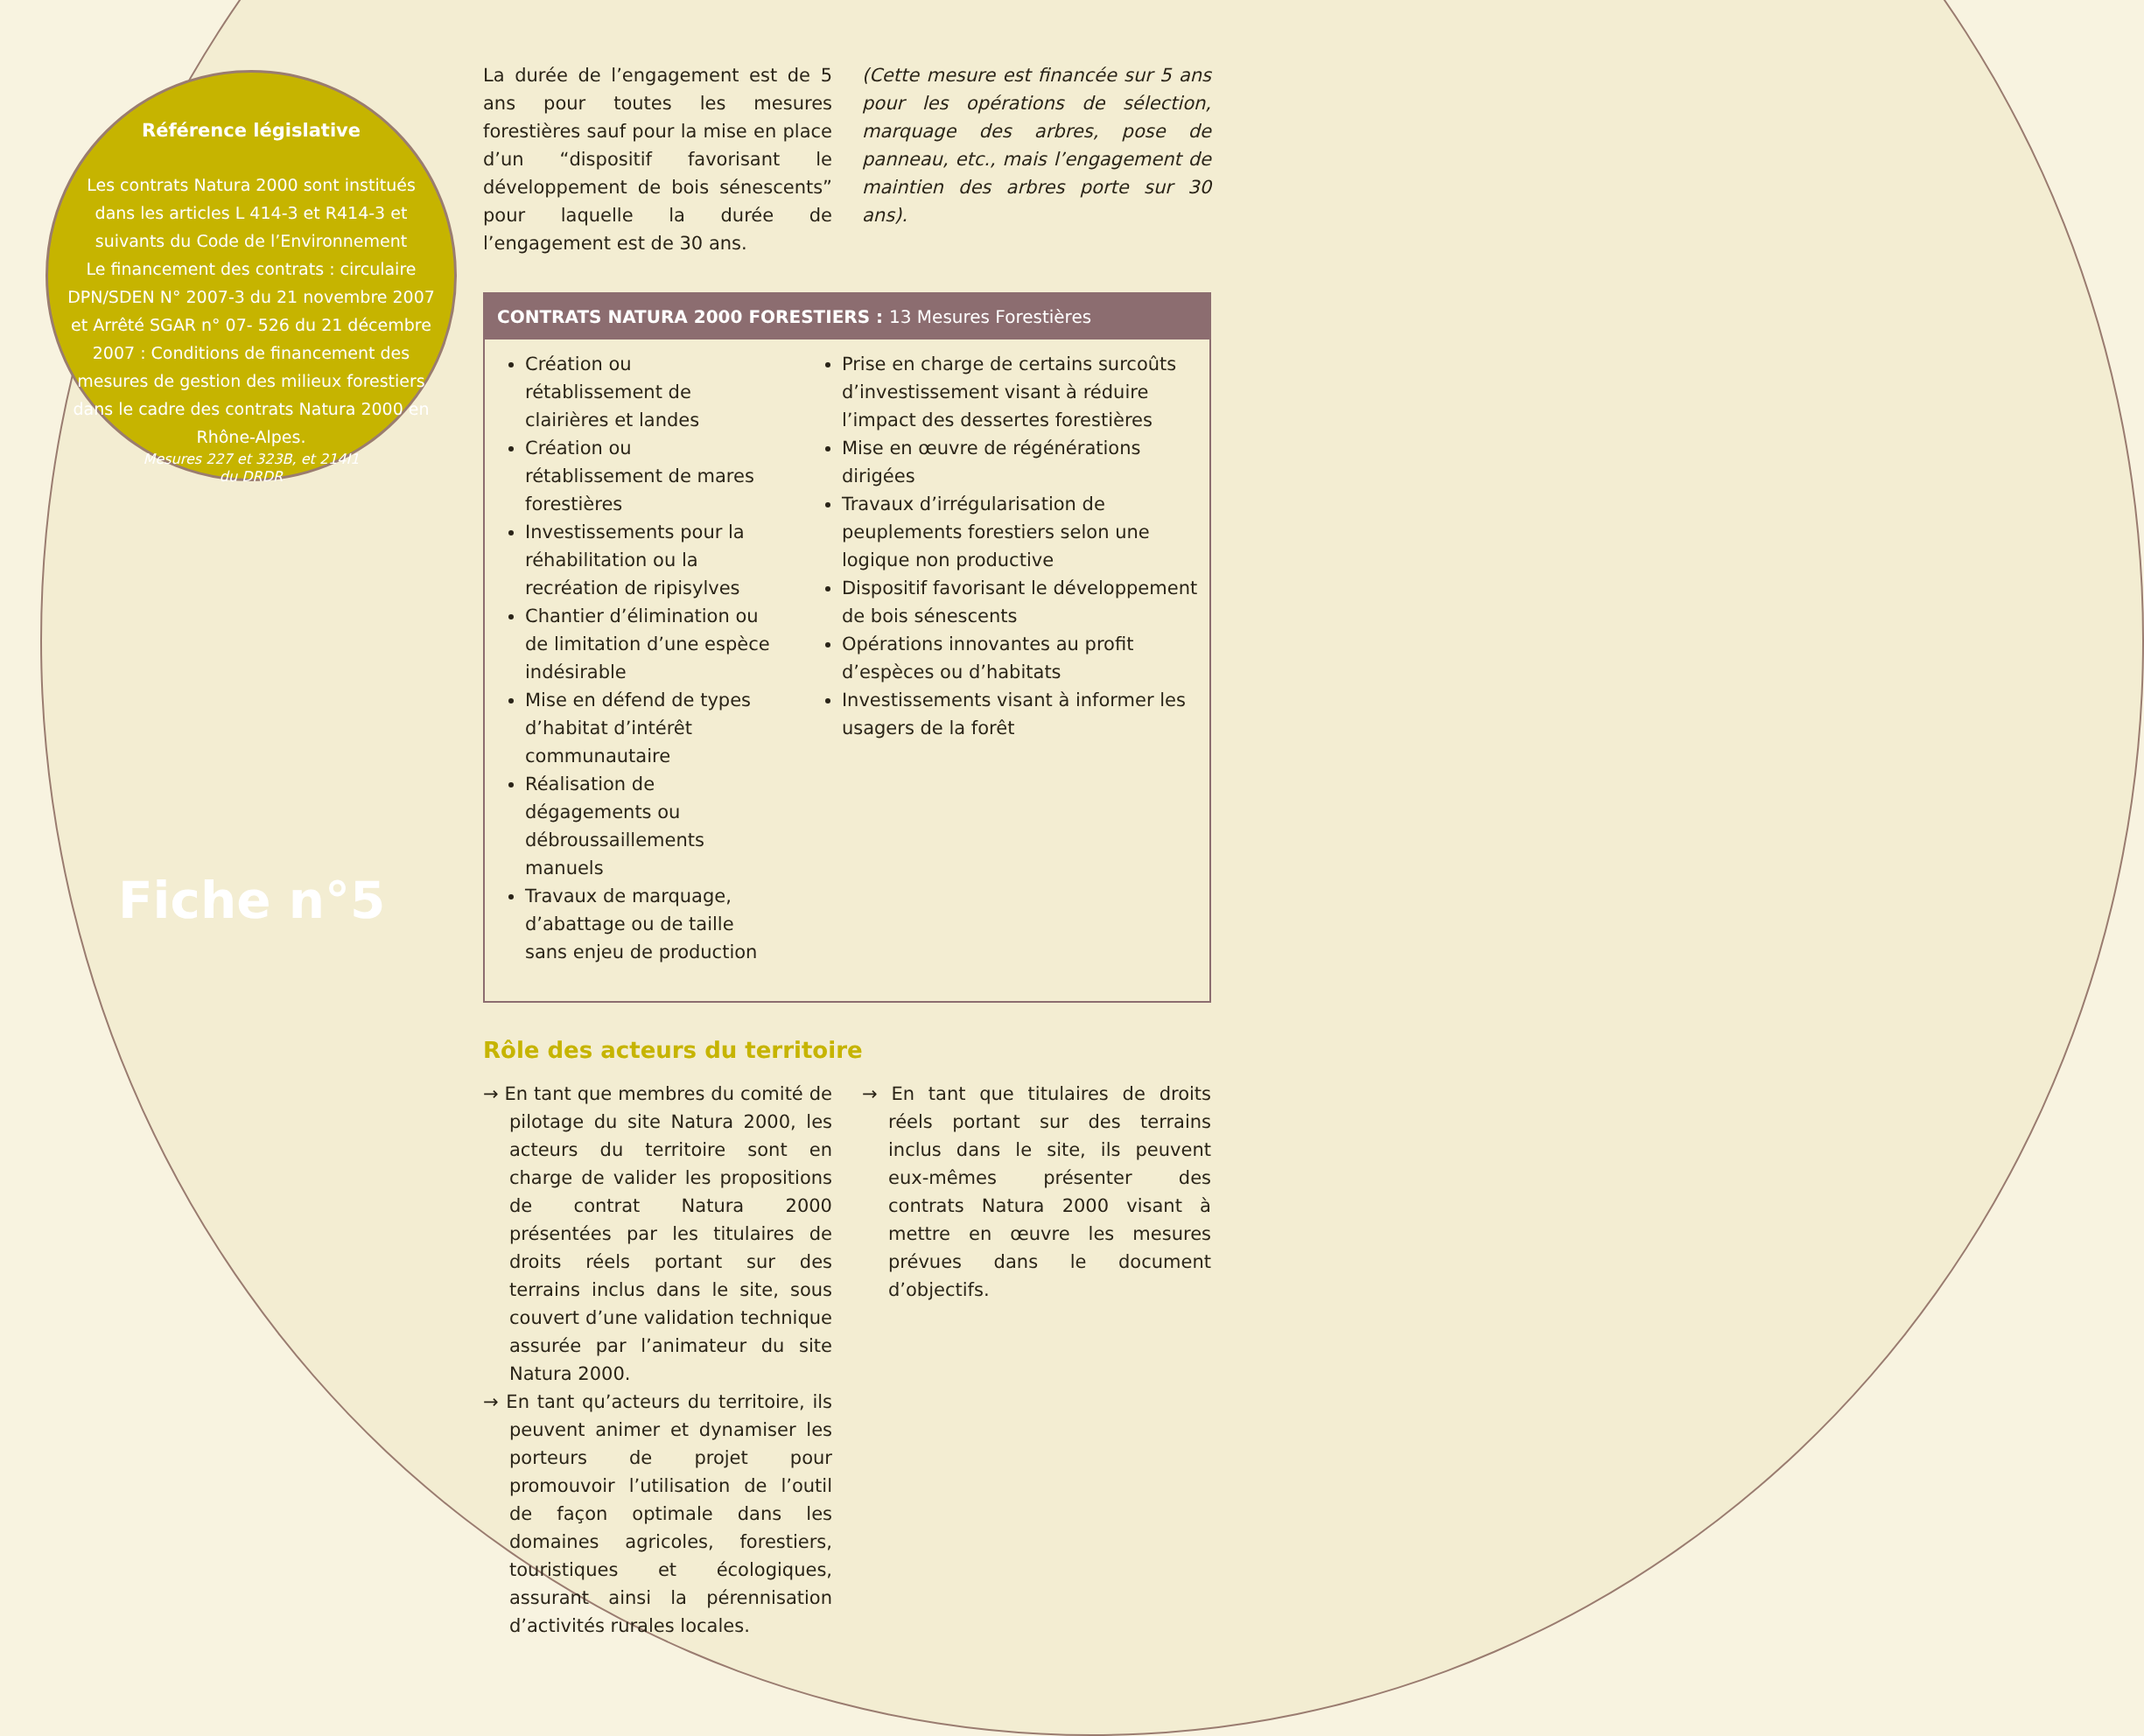Référence législative
Les contrats Natura 2000 sont institués dans les articles L 414-3 et R414-3 et suivants du Code de l’Environnement
Le financement des contrats : circulaire DPN/SDEN N° 2007-3 du 21 novembre 2007 et Arrêté SGAR n° 07- 526 du 21 décembre 2007 : Conditions de financement des mesures de gestion des milieux forestiers dans le cadre des contrats Natura 2000 en Rhône-Alpes.
Mesures 227 et 323B, et 214I1
du DRDR
Fiche n°5
La durée de l’engagement est de 5 ans pour toutes les mesures forestières sauf pour la mise en place d’un “dispositif favorisant le développement de bois sénescents” pour laquelle la durée de l’engagement est de 30 ans.
(Cette mesure est financée sur 5 ans pour les opérations de sélection, marquage des arbres, pose de panneau, etc., mais l’engagement de maintien des arbres porte sur 30 ans).
CONTRATS NATURA 2000 FORESTIERS : 13 Mesures Forestières
Création ou rétablissement de clairières et landes
Création ou rétablissement de mares forestières
Investissements pour la réhabilitation ou la recréation de ripisylves
Chantier d’élimination ou de limitation d’une espèce indésirable
Mise en défend de types d’habitat d’intérêt communautaire
Réalisation de dégagements ou débroussaillements manuels
Travaux de marquage, d’abattage ou de taille sans enjeu de production
Prise en charge de certains surcoûts d’investissement visant à réduire l’impact des dessertes forestières
Mise en œuvre de régénérations dirigées
Travaux d’irrégularisation de peuplements forestiers selon une logique non productive
Dispositif favorisant le développement de bois sénescents
Opérations innovantes au profit d’espèces ou d’habitats
Investissements visant à informer les usagers de la forêt
Rôle des acteurs du territoire
→ En tant que membres du comité de pilotage du site Natura 2000, les acteurs du territoire sont en charge de valider les propositions de contrat Natura 2000 présentées par les titulaires de droits réels portant sur des terrains inclus dans le site, sous couvert d’une validation technique assurée par l’animateur du site Natura 2000.
→ En tant qu’acteurs du territoire, ils peuvent animer et dynamiser les porteurs de projet pour promouvoir l’utilisation de l’outil de façon optimale dans les domaines agricoles, forestiers, touristiques et écologiques, assurant ainsi la pérennisation d’activités rurales locales.
→ En tant que titulaires de droits réels portant sur des terrains inclus dans le site, ils peuvent eux-mêmes présenter des contrats Natura 2000 visant à mettre en œuvre les mesures prévues dans le document d’objectifs.